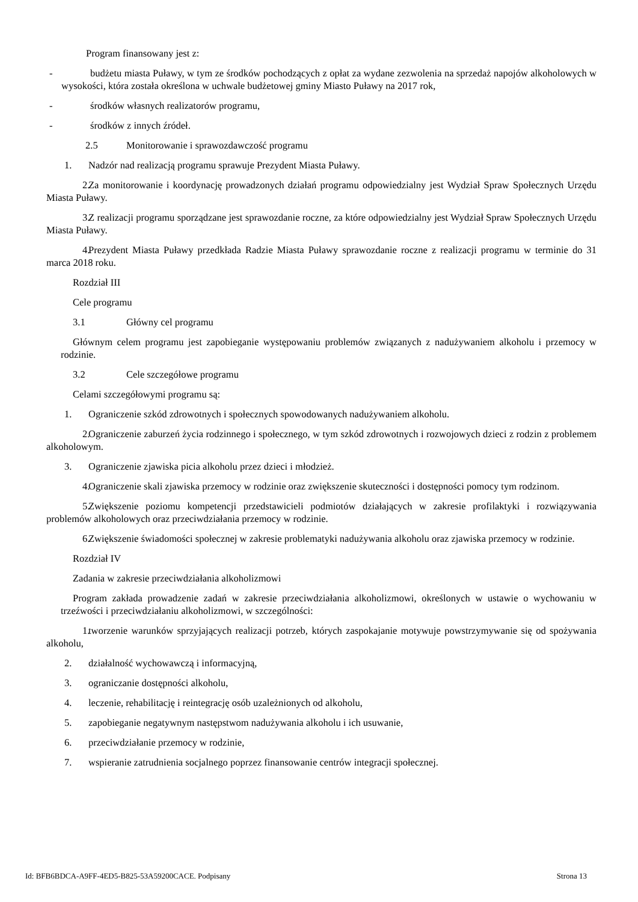Program finansowany jest z:
- budżetu miasta Puławy, w tym ze środków pochodzących z opłat za wydane zezwolenia na sprzedaż napojów alkoholowych w wysokości, która została określona w uchwale budżetowej gminy Miasto Puławy na 2017 rok,
- środków własnych realizatorów programu,
- środków z innych źródeł.
2.5 Monitorowanie i sprawozdawczość programu
1. Nadzór nad realizacją programu sprawuje Prezydent Miasta Puławy.
2. Za monitorowanie i koordynację prowadzonych działań programu odpowiedzialny jest Wydział Spraw Społecznych Urzędu Miasta Puławy.
3. Z realizacji programu sporządzane jest sprawozdanie roczne, za które odpowiedzialny jest Wydział Spraw Społecznych Urzędu Miasta Puławy.
4. Prezydent Miasta Puławy przedkłada Radzie Miasta Puławy sprawozdanie roczne z realizacji programu w terminie do 31 marca 2018 roku.
Rozdział III
Cele programu
3.1 Główny cel programu
Głównym celem programu jest zapobieganie występowaniu problemów związanych z nadużywaniem alkoholu i przemocy w rodzinie.
3.2 Cele szczegółowe programu
Celami szczegółowymi programu są:
1. Ograniczenie szkód zdrowotnych i społecznych spowodowanych nadużywaniem alkoholu.
2. Ograniczenie zaburzeń życia rodzinnego i społecznego, w tym szkód zdrowotnych i rozwojowych dzieci z rodzin z problemem alkoholowym.
3. Ograniczenie zjawiska picia alkoholu przez dzieci i młodzież.
4. Ograniczenie skali zjawiska przemocy w rodzinie oraz zwiększenie skuteczności i dostępności pomocy tym rodzinom.
5. Zwiększenie poziomu kompetencji przedstawicieli podmiotów działających w zakresie profilaktyki i rozwiązywania problemów alkoholowych oraz przeciwdziałania przemocy w rodzinie.
6. Zwiększenie świadomości społecznej w zakresie problematyki nadużywania alkoholu oraz zjawiska przemocy w rodzinie.
Rozdział IV
Zadania w zakresie przeciwdziałania alkoholizmowi
Program zakłada prowadzenie zadań w zakresie przeciwdziałania alkoholizmowi, określonych w ustawie o wychowaniu w trzeźwości i przeciwdziałaniu alkoholizmowi, w szczególności:
1. tworzenie warunków sprzyjających realizacji potrzeb, których zaspokajanie motywuje powstrzymywanie się od spożywania alkoholu,
2. działalność wychowawczą i informacyjną,
3. ograniczanie dostępności alkoholu,
4. leczenie, rehabilitację i reintegrację osób uzależnionych od alkoholu,
5. zapobieganie negatywnym następstwom nadużywania alkoholu i ich usuwanie,
6. przeciwdziałanie przemocy w rodzinie,
7. wspieranie zatrudnienia socjalnego poprzez finansowanie centrów integracji społecznej.
Id: BFB6BDCA-A9FF-4ED5-B825-53A59200CACE. Podpisany Strona 13